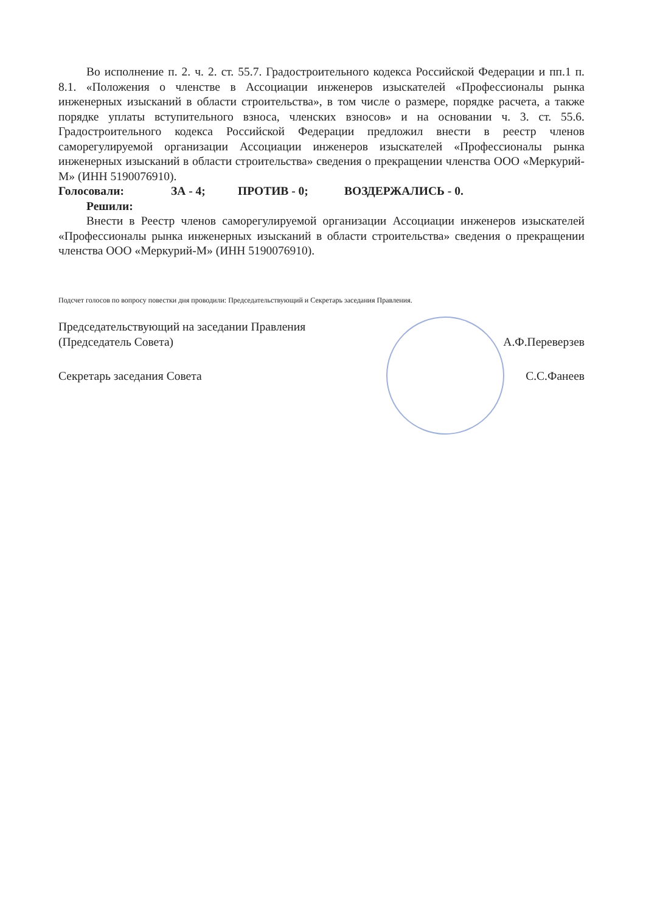Во исполнение п. 2. ч. 2. ст. 55.7. Градостроительного кодекса Российской Федерации и пп.1 п. 8.1. «Положения о членстве в Ассоциации инженеров изыскателей «Профессионалы рынка инженерных изысканий в области строительства», в том числе о размере, порядке расчета, а также порядке уплаты вступительного взноса, членских взносов» и на основании ч. 3. ст. 55.6. Градостроительного кодекса Российской Федерации предложил внести в реестр членов саморегулируемой организации Ассоциации инженеров изыскателей «Профессионалы рынка инженерных изысканий в области строительства» сведения о прекращении членства ООО «Меркурий-М» (ИНН 5190076910).
Голосовали: ЗА - 4; ПРОТИВ - 0; ВОЗДЕРЖАЛИСЬ - 0.
Решили:
Внести в Реестр членов саморегулируемой организации Ассоциации инженеров изыскателей «Профессионалы рынка инженерных изысканий в области строительства» сведения о прекращении членства ООО «Меркурий-М» (ИНН 5190076910).
Подсчет голосов по вопросу повестки дня проводили: Председательствующий и Секретарь заседания Правления.
Председательствующий на заседании Правления
(Председатель Совета) А.Ф.Переверзев
Секретарь заседания Совета С.С.Фанеев